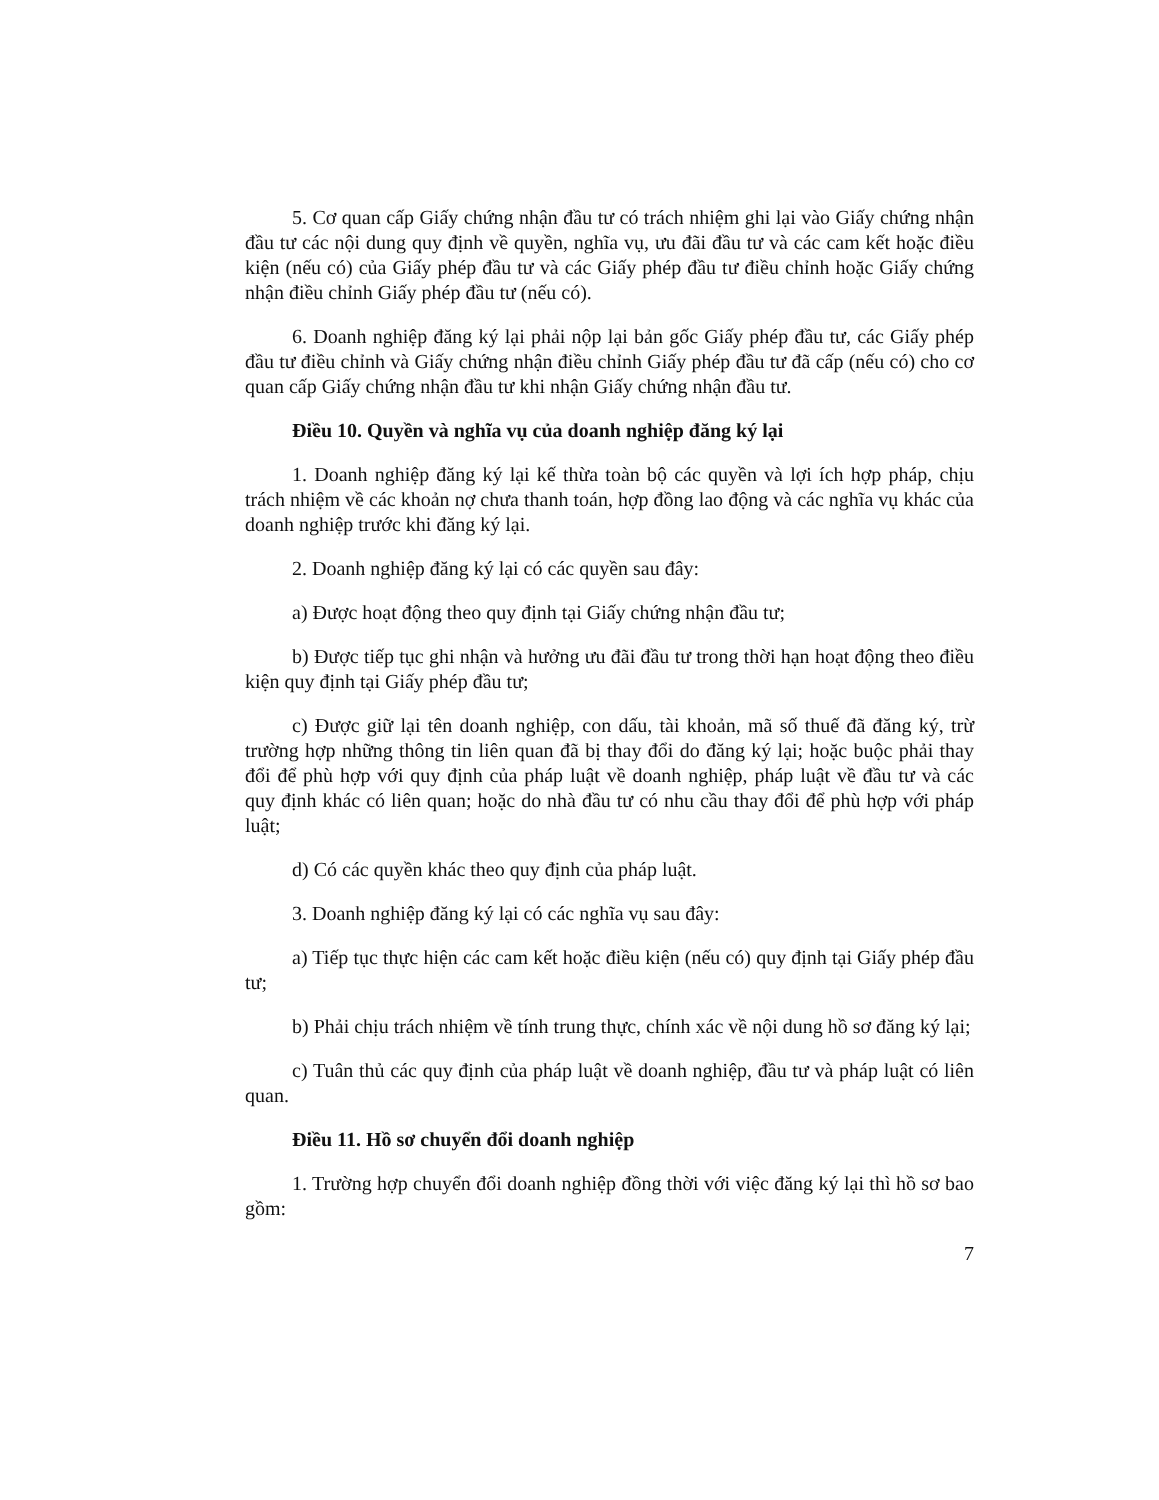5. Cơ quan cấp Giấy chứng nhận đầu tư có trách nhiệm ghi lại vào Giấy chứng nhận đầu tư các nội dung quy định về quyền, nghĩa vụ, ưu đãi đầu tư và các cam kết hoặc điều kiện (nếu có) của Giấy phép đầu tư và các Giấy phép đầu tư điều chỉnh hoặc Giấy chứng nhận điều chỉnh Giấy phép đầu tư (nếu có).
6. Doanh nghiệp đăng ký lại phải nộp lại bản gốc Giấy phép đầu tư, các Giấy phép đầu tư điều chỉnh và Giấy chứng nhận điều chỉnh Giấy phép đầu tư đã cấp (nếu có) cho cơ quan cấp Giấy chứng nhận đầu tư khi nhận Giấy chứng nhận đầu tư.
Điều 10. Quyền và nghĩa vụ của doanh nghiệp đăng ký lại
1. Doanh nghiệp đăng ký lại kế thừa toàn bộ các quyền và lợi ích hợp pháp, chịu trách nhiệm về các khoản nợ chưa thanh toán, hợp đồng lao động và các nghĩa vụ khác của doanh nghiệp trước khi đăng ký lại.
2. Doanh nghiệp đăng ký lại có các quyền sau đây:
a) Được hoạt động theo quy định tại Giấy chứng nhận đầu tư;
b) Được tiếp tục ghi nhận và hưởng ưu đãi đầu tư trong thời hạn hoạt động theo điều kiện quy định tại Giấy phép đầu tư;
c) Được giữ lại tên doanh nghiệp, con dấu, tài khoản, mã số thuế đã đăng ký, trừ trường hợp những thông tin liên quan đã bị thay đổi do đăng ký lại; hoặc buộc phải thay đổi để phù hợp với quy định của pháp luật về doanh nghiệp, pháp luật về đầu tư và các quy định khác có liên quan; hoặc do nhà đầu tư có nhu cầu thay đổi để phù hợp với pháp luật;
d) Có các quyền khác theo quy định của pháp luật.
3. Doanh nghiệp đăng ký lại có các nghĩa vụ sau đây:
a) Tiếp tục thực hiện các cam kết hoặc điều kiện (nếu có) quy định tại Giấy phép đầu tư;
b) Phải chịu trách nhiệm về tính trung thực, chính xác về nội dung hồ sơ đăng ký lại;
c) Tuân thủ các quy định của pháp luật về doanh nghiệp, đầu tư và pháp luật có liên quan.
Điều 11. Hồ sơ chuyển đổi doanh nghiệp
1. Trường hợp chuyển đổi doanh nghiệp đồng thời với việc đăng ký lại thì hồ sơ bao gồm:
7